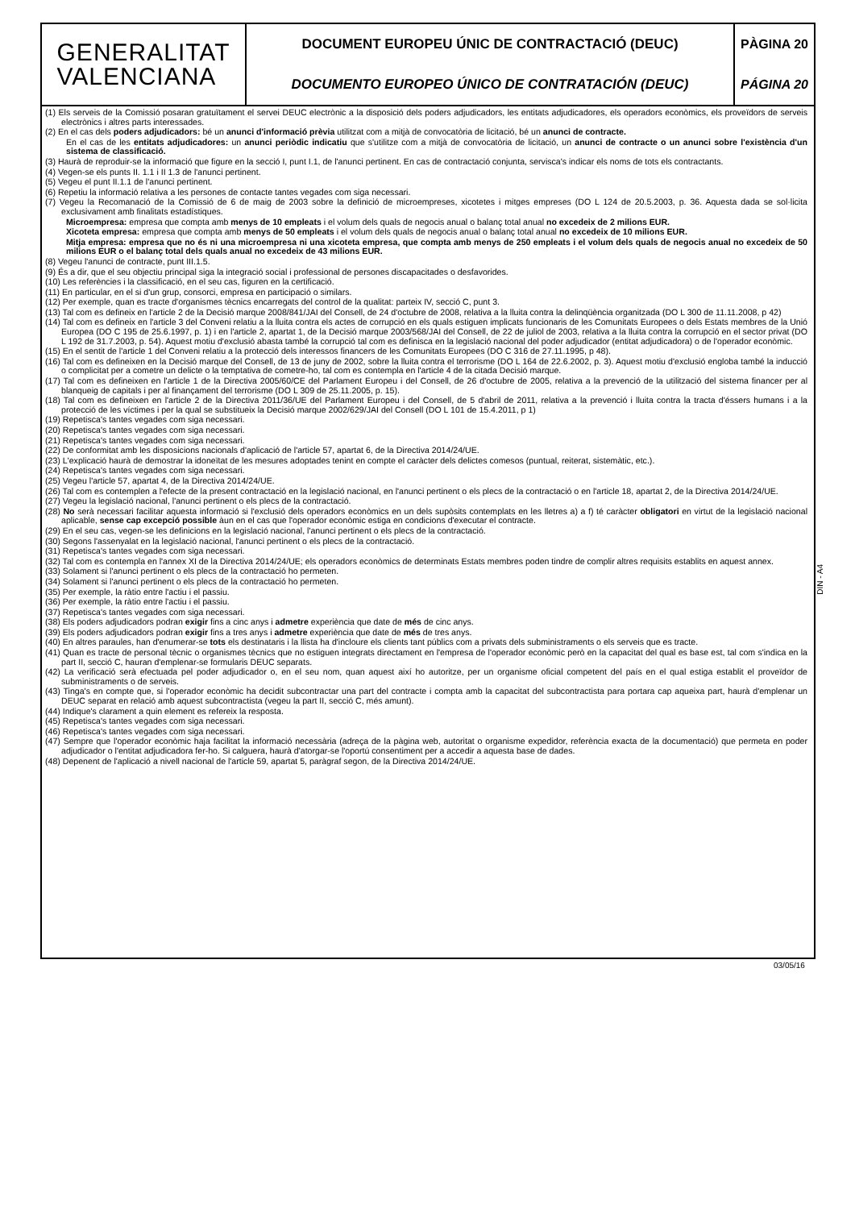GENERALITAT
VALENCIANA
DOCUMENT EUROPEU ÚNIC DE CONTRACTACIÓ (DEUC)
DOCUMENTO EUROPEO ÚNICO DE CONTRATACIÓN (DEUC)
PÀGINA 20
PÁGINA 20
(1) Els serveis de la Comissió posaran gratuïtament el servei DEUC electrònic a la disposició dels poders adjudicadors, les entitats adjudicadores, els operadors econòmics, els proveïdors de serveis electrònics i altres parts interessades.
(2) En el cas dels poders adjudicadors: bé un anunci d'informació prèvia utilitzat com a mitjà de convocatòria de licitació, bé un anunci de contracte.
En el cas de les entitats adjudicadores: un anunci periòdic indicatiu que s'utilitze com a mitjà de convocatòria de licitació, un anunci de contracte o un anunci sobre l'existència d'un sistema de classificació.
(3) Haurà de reproduir-se la informació que figure en la secció I, punt I.1, de l'anunci pertinent. En cas de contractació conjunta, servisca's indicar els noms de tots els contractants.
(4) Vegen-se els punts II. 1.1 i II 1.3 de l'anunci pertinent.
(5) Vegeu el punt II.1.1 de l'anunci pertinent.
(6) Repetiu la informació relativa a les persones de contacte tantes vegades com siga necessari.
(7) Vegeu la Recomanació de la Comissió de 6 de maig de 2003 sobre la definició de microempreses, xicotetes i mitges empreses (DO L 124 de 20.5.2003, p. 36. Aquesta dada se sol·licita exclusivament amb finalitats estadístiques.
Microempresa: empresa que compta amb menys de 10 empleats i el volum dels quals de negocis anual o balanç total anual no excedeix de 2 milions EUR.
Xicoteta empresa: empresa que compta amb menys de 50 empleats i el volum dels quals de negocis anual o balanç total anual no excedeix de 10 milions EUR.
Mitja empresa: empresa que no és ni una microempresa ni una xicoteta empresa, que compta amb menys de 250 empleats i el volum dels quals de negocis anual no excedeix de 50 milions EUR o el balanç total dels quals anual no excedeix de 43 milions EUR.
(8) Vegeu l'anunci de contracte, punt III.1.5.
(9) És a dir, que el seu objectiu principal siga la integració social i professional de persones discapacitades o desfavorides.
(10) Les referències i la classificació, en el seu cas, figuren en la certificació.
(11) En particular, en el si d'un grup, consorci, empresa en participació o similars.
(12) Per exemple, quan es tracte d'organismes tècnics encarregats del control de la qualitat: parteix IV, secció C, punt 3.
(13) Tal com es defineix en l'article 2 de la Decisió marque 2008/841/JAI del Consell, de 24 d'octubre de 2008, relativa a la lluita contra la delinqüència organitzada (DO L 300 de 11.11.2008, p 42)
(14) Tal com es defineix en l'article 3 del Conveni relatiu a la lluita contra els actes de corrupció en els quals estiguen implicats funcionaris de les Comunitats Europees o dels Estats membres de la Unió Europea (DO C 195 de 25.6.1997, p. 1) i en l'article 2, apartat 1, de la Decisió marque 2003/568/JAI del Consell, de 22 de juliol de 2003, relativa a la lluita contra la corrupció en el sector privat (DO L 192 de 31.7.2003, p. 54). Aquest motiu d'exclusió abasta també la corrupció tal com es definisca en la legislació nacional del poder adjudicador (entitat adjudicadora) o de l'operador econòmic.
(15) En el sentit de l'article 1 del Conveni relatiu a la protecció dels interessos financers de les Comunitats Europees (DO C 316 de 27.11.1995, p 48).
(16) Tal com es defineixen en la Decisió marque del Consell, de 13 de juny de 2002, sobre la lluita contra el terrorisme (DO L 164 de 22.6.2002, p. 3). Aquest motiu d'exclusió engloba també la inducció o complicitat per a cometre un delicte o la temptativa de cometre-ho, tal com es contempla en l'article 4 de la citada Decisió marque.
(17) Tal com es defineixen en l'article 1 de la Directiva 2005/60/CE del Parlament Europeu i del Consell, de 26 d'octubre de 2005, relativa a la prevenció de la utilització del sistema financer per al blanqueig de capitals i per al finançament del terrorisme (DO L 309 de 25.11.2005, p. 15).
(18) Tal com es defineixen en l'article 2 de la Directiva 2011/36/UE del Parlament Europeu i del Consell, de 5 d'abril de 2011, relativa a la prevenció i lluita contra la tracta d'éssers humans i a la protecció de les víctimes i per la qual se substitueix la Decisió marque 2002/629/JAI del Consell (DO L 101 de 15.4.2011, p 1)
(19) Repetisca's tantes vegades com siga necessari.
(20) Repetisca's tantes vegades com siga necessari.
(21) Repetisca's tantes vegades com siga necessari.
(22) De conformitat amb les disposicions nacionals d'aplicació de l'article 57, apartat 6, de la Directiva 2014/24/UE.
(23) L'explicació haurà de demostrar la idoneïtat de les mesures adoptades tenint en compte el caràcter dels delictes comesos (puntual, reiterat, sistemàtic, etc.).
(24) Repetisca's tantes vegades com siga necessari.
(25) Vegeu l'article 57, apartat 4, de la Directiva 2014/24/UE.
(26) Tal com es contemplen a l'efecte de la present contractació en la legislació nacional, en l'anunci pertinent o els plecs de la contractació o en l'article 18, apartat 2, de la Directiva 2014/24/UE.
(27) Vegeu la legislació nacional, l'anunci pertinent o els plecs de la contractació.
(28) No serà necessari facilitar aquesta informació si l'exclusió dels operadors econòmics en un dels supòsits contemplats en les lletres a) a f) té caràcter obligatori en virtut de la legislació nacional aplicable, sense cap excepció possible àun en el cas que l'operador econòmic estiga en condicions d'executar el contracte.
(29) En el seu cas, vegen-se les definicions en la legislació nacional, l'anunci pertinent o els plecs de la contractació.
(30) Segons l'assenyalat en la legislació nacional, l'anunci pertinent o els plecs de la contractació.
(31) Repetisca's tantes vegades com siga necessari.
(32) Tal com es contempla en l'annex XI de la Directiva 2014/24/UE; els operadors econòmics de determinats Estats membres poden tindre de complir altres requisits establits en aquest annex.
(33) Solament si l'anunci pertinent o els plecs de la contractació ho permeten.
(34) Solament si l'anunci pertinent o els plecs de la contractació ho permeten.
(35) Per exemple, la ràtio entre l'actiu i el passiu.
(36) Per exemple, la ràtio entre l'actiu i el passiu.
(37) Repetisca's tantes vegades com siga necessari.
(38) Els poders adjudicadors podran exigir fins a cinc anys i admetre experiència que date de més de cinc anys.
(39) Els poders adjudicadors podran exigir fins a tres anys i admetre experiència que date de més de tres anys.
(40) En altres paraules, han d'enumerar-se tots els destinataris i la llista ha d'incloure els clients tant públics com a privats dels subministraments o els serveis que es tracte.
(41) Quan es tracte de personal tècnic o organismes tècnics que no estiguen integrats directament en l'empresa de l'operador econòmic però en la capacitat del qual es base est, tal com s'indica en la part II, secció C, hauran d'emplenar-se formularis DEUC separats.
(42) La verificació serà efectuada pel poder adjudicador o, en el seu nom, quan aquest així ho autoritze, per un organisme oficial competent del país en el qual estiga establit el proveïdor de subministraments o de serveis.
(43) Tinga's en compte que, si l'operador econòmic ha decidit subcontractar una part del contracte i compta amb la capacitat del subcontractista para portara cap aqueixa part, haurà d'emplenar un DEUC separat en relació amb aquest subcontractista (vegeu la part II, secció C, més amunt).
(44) Indique's clarament a quin element es refereix la resposta.
(45) Repetisca's tantes vegades com siga necessari.
(46) Repetisca's tantes vegades com siga necessari.
(47) Sempre que l'operador econòmic haja facilitat la informació necessària (adreça de la pàgina web, autoritat o organisme expedidor, referència exacta de la documentació) que permeta en poder adjudicador o l'entitat adjudicadora fer-ho. Si calguera, haurà d'atorgar-se l'oportú consentiment per a accedir a aquesta base de dades.
(48) Depenent de l'aplicació a nivell nacional de l'article 59, apartat 5, paràgraf segon, de la Directiva 2014/24/UE.
DIN - A4
03/05/16